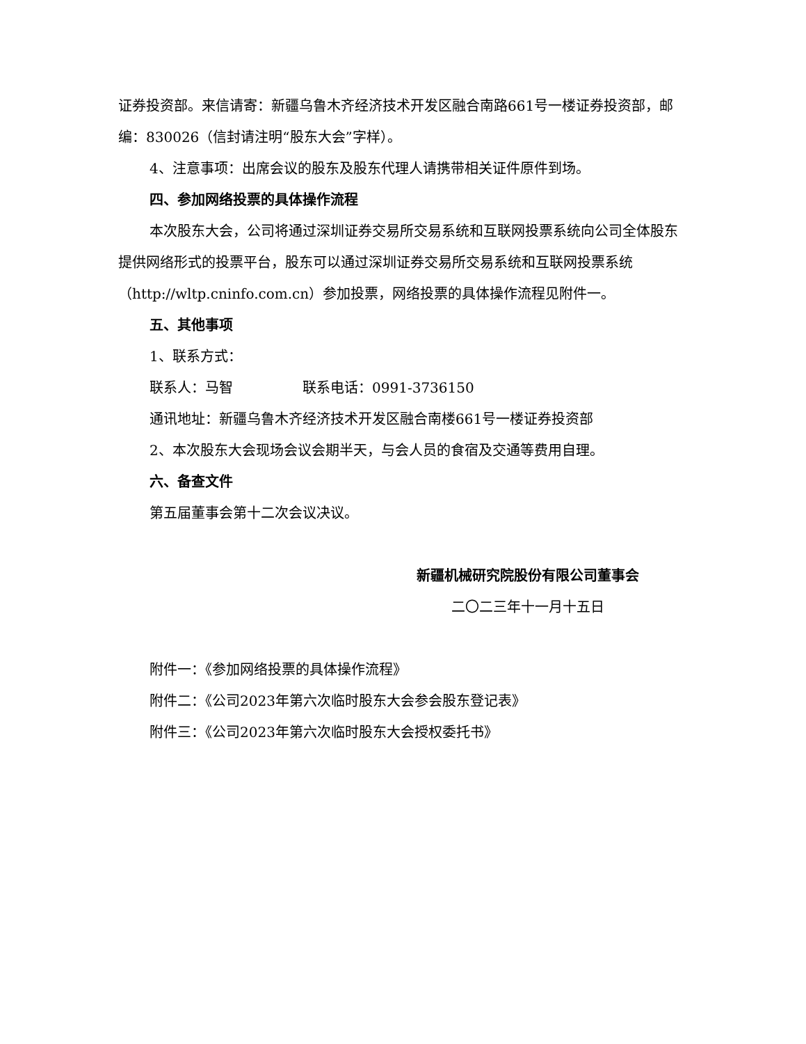证券投资部。来信请寄：新疆乌鲁木齐经济技术开发区融合南路661号一楼证券投资部，邮编：830026（信封请注明“股东大会”字样）。
4、注意事项：出席会议的股东及股东代理人请携带相关证件原件到场。
四、参加网络投票的具体操作流程
本次股东大会，公司将通过深圳证券交易所交易系统和互联网投票系统向公司全体股东提供网络形式的投票平台，股东可以通过深圳证券交易所交易系统和互联网投票系统（http://wltp.cninfo.com.cn）参加投票，网络投票的具体操作流程见附件一。
五、其他事项
1、联系方式：
联系人：马智　　　　　联系电话：0991-3736150
通讯地址：新疆乌鲁木齐经济技术开发区融合南楼661号一楼证券投资部
2、本次股东大会现场会议会期半天，与会人员的食宿及交通等费用自理。
六、备查文件
第五届董事会第十二次会议决议。
新疆机械研究院股份有限公司董事会
二〇二三年十一月十五日
附件一：《参加网络投票的具体操作流程》
附件二：《公司2023年第六次临时股东大会参会股东登记表》
附件三：《公司2023年第六次临时股东大会授权委托书》